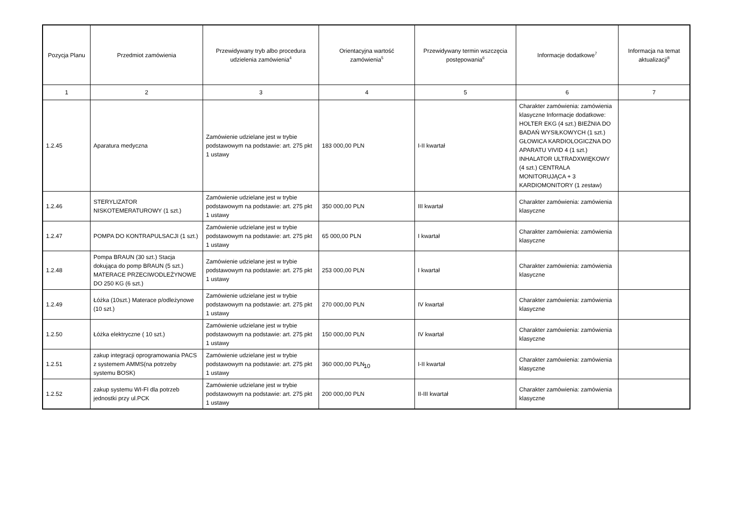| Pozycja Planu | Przedmiot zamówienia | Przewidywany tryb albo procedura udzielenia zamówienia<sup>4</sup> | Orientacyjna wartość zamówienia<sup>5</sup> | Przewidywany termin wszczęcia postępowania<sup>6</sup> | Informacje dodatkowe<sup>7</sup> | Informacja na temat aktualizacji<sup>8</sup> |
| --- | --- | --- | --- | --- | --- | --- |
| 1 | 2 | 3 | 4 | 5 | 6 | 7 |
| 1.2.45 | Aparatura medyczna | Zamówienie udzielane jest w trybie podstawowym na podstawie: art. 275 pkt 1 ustawy | 183 000,00 PLN | I-II kwartał | Charakter zamówienia: zamówienia klasyczne Informacje dodatkowe: HOLTER EKG (4 szt.) BIEŻNIA DO BADAŃ WYSIŁKOWYCH (1 szt.) GŁOWICA KARDIOLOGICZNA DO APARATU VIVID 4 (1 szt.) INHALATOR ULTRADXWIĘKOWY (4 szt.) CENTRALA MONITORUJĄCA + 3 KARDIOMONITORY (1 zestaw) | |
| 1.2.46 | STERYLIZATOR NISKOTEMERATUROWY (1 szt.) | Zamówienie udzielane jest w trybie podstawowym na podstawie: art. 275 pkt 1 ustawy | 350 000,00 PLN | III kwartał | Charakter zamówienia: zamówienia klasyczne | |
| 1.2.47 | POMPA DO KONTRAPULSACJI (1 szt.) | Zamówienie udzielane jest w trybie podstawowym na podstawie: art. 275 pkt 1 ustawy | 65 000,00 PLN | I kwartał | Charakter zamówienia: zamówienia klasyczne | |
| 1.2.48 | Pompa BRAUN (30 szt.) Stacja dokująca do pomp BRAUN (5 szt.) MATERACE PRZECIWODLEŻYNOWE DO 250 KG (6 szt.) | Zamówienie udzielane jest w trybie podstawowym na podstawie: art. 275 pkt 1 ustawy | 253 000,00 PLN | I kwartał | Charakter zamówienia: zamówienia klasyczne | |
| 1.2.49 | Łóżka (10szt.) Materace p/odleżynowe (10 szt.) | Zamówienie udzielane jest w trybie podstawowym na podstawie: art. 275 pkt 1 ustawy | 270 000,00 PLN | IV kwartał | Charakter zamówienia: zamówienia klasyczne | |
| 1.2.50 | Łóżka elektryczne ( 10 szt.) | Zamówienie udzielane jest w trybie podstawowym na podstawie: art. 275 pkt 1 ustawy | 150 000,00 PLN | IV kwartał | Charakter zamówienia: zamówienia klasyczne | |
| 1.2.51 | zakup integracji oprogramowania PACS z systemem AMMS(na potrzeby systemu BOSK) | Zamówienie udzielane jest w trybie podstawowym na podstawie: art. 275 pkt 1 ustawy | 360 000,00 PLN | I-II kwartał | Charakter zamówienia: zamówienia klasyczne | |
| 1.2.52 | zakup systemu WI-FI dla potrzeb jednostki przy ul.PCK | Zamówienie udzielane jest w trybie podstawowym na podstawie: art. 275 pkt 1 ustawy | 200 000,00 PLN | II-III kwartał | Charakter zamówienia: zamówienia klasyczne | |
10